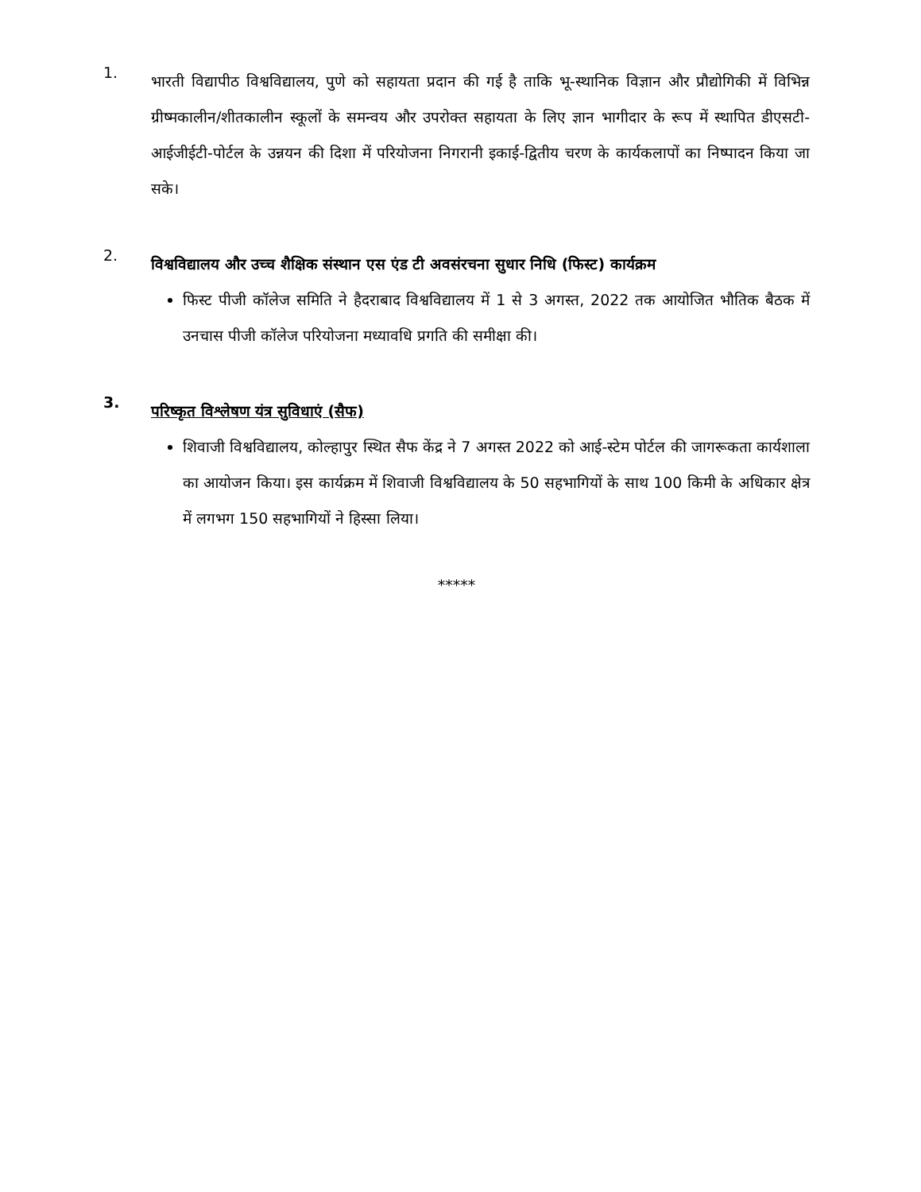1.
भारती विद्यापीठ विश्वविद्यालय, पुणे को सहायता प्रदान की गई है ताकि भू-स्थानिक विज्ञान और प्रौद्योगिकी में विभिन्न ग्रीष्मकालीन/शीतकालीन स्कूलों के समन्वय और उपरोक्त सहायता के लिए ज्ञान भागीदार के रूप में स्थापित डीएसटी-आईजीईटी-पोर्टल के उन्नयन की दिशा में परियोजना निगरानी इकाई-द्वितीय चरण के कार्यकलापों का निष्पादन किया जा सके।
2.
विश्वविद्यालय और उच्च शैक्षिक संस्थान एस एंड टी अवसंरचना सुधार निधि (फिस्ट) कार्यक्रम
फिस्ट पीजी कॉलेज समिति ने हैदराबाद विश्वविद्यालय में 1 से 3 अगस्त, 2022 तक आयोजित भौतिक बैठक में उनचास पीजी कॉलेज परियोजना मध्यावधि प्रगति की समीक्षा की।
3.
परिष्कृत विश्लेषण यंत्र सुविधाएं (सैफ)
शिवाजी विश्वविद्यालय, कोल्हापुर स्थित सैफ केंद्र ने 7 अगस्त 2022 को आई-स्टेम पोर्टल की जागरूकता कार्यशाला का आयोजन किया। इस कार्यक्रम में शिवाजी विश्वविद्यालय के 50 सहभागियों के साथ 100 किमी के अधिकार क्षेत्र में लगभग 150 सहभागियों ने हिस्सा लिया।
*****